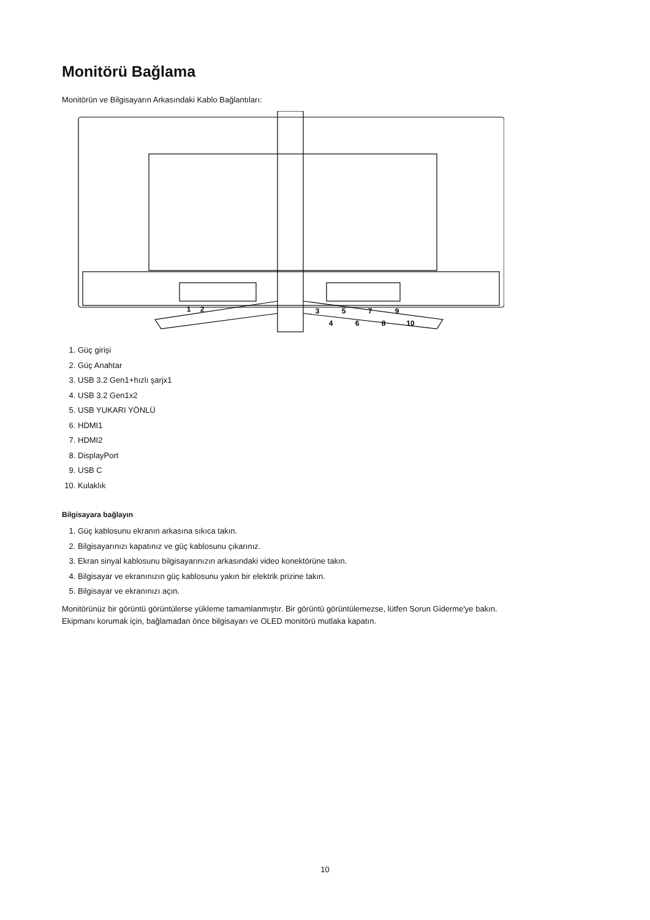Monitörü Bağlama
Monitörün ve Bilgisayarın Arkasındaki Kablo Bağlantıları:
1
2
3
4
5
6
7
8
9
10
1. Güç girişi
2. Güç Anahtar
3. USB 3.2 Gen1+hızlı şarjx1
4. USB 3.2 Gen1x2
5. USB YUKARI YÖNLÜ
6. HDMI1
7. HDMI2
8. DisplayPort
9. USB C
10. Kulaklık
Bilgisayara bağlayın
1. Güç kablosunu ekranın arkasına sıkıca takın.
2. Bilgisayarınızı kapatınız ve güç kablosunu çıkarınız.
3. Ekran sinyal kablosunu bilgisayarınızın arkasındaki video konektörüne takın.
4. Bilgisayar ve ekranınızın güç kablosunu yakın bir elektrik prizine takın.
5. Bilgisayar ve ekranınızı açın.
Monitörünüz bir görüntü görüntülerse yükleme tamamlanmıştır. Bir görüntü görüntülemezse, lütfen Sorun Giderme'ye bakın.
Ekipmanı korumak için, bağlamadan önce bilgisayarı ve OLED monitörü mutlaka kapatın.
10